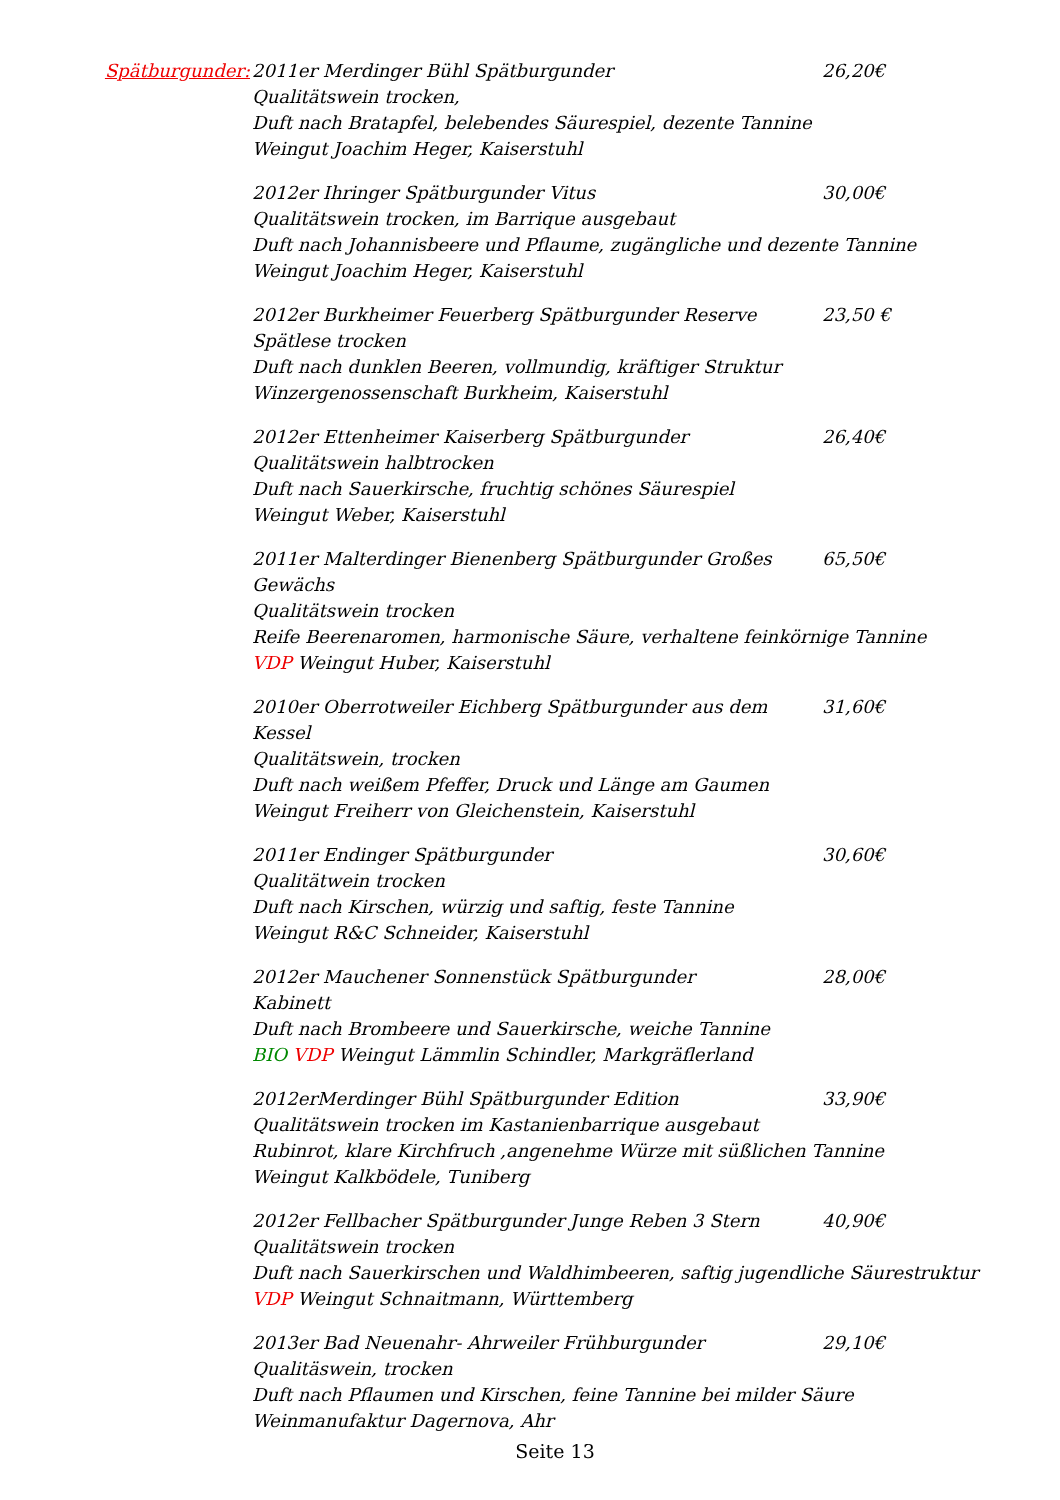Spätburgunder: 2011er Merdinger Bühl Spätburgunder 26,20€
Qualitätswein trocken,
Duft nach Bratapfel, belebendes Säurespiel, dezente Tannine
Weingut Joachim Heger, Kaiserstuhl
2012er Ihringer Spätburgunder Vitus 30,00€
Qualitätswein trocken, im Barrique ausgebaut
Duft nach Johannisbeere und Pflaume, zugängliche und dezente Tannine
Weingut Joachim Heger, Kaiserstuhl
2012er Burkheimer Feuerberg Spätburgunder Reserve 23,50 €
Spätlese trocken
Duft nach dunklen Beeren, vollmundig, kräftiger Struktur
Winzergenossenschaft Burkheim, Kaiserstuhl
2012er Ettenheimer Kaiserberg Spätburgunder 26,40€
Qualitätswein halbtrocken
Duft nach Sauerkirsche, fruchtig schönes Säurespiel
Weingut Weber, Kaiserstuhl
2011er Malterdinger Bienenberg Spätburgunder Großes Gewächs
65,50€
Qualitätswein trocken
Reife Beerenaromen, harmonische Säure, verhaltene feinkörnige Tannine
VDP Weingut Huber, Kaiserstuhl
2010er Oberrotweiler Eichberg Spätburgunder aus dem Kessel
31,60€
Qualitätswein, trocken
Duft nach weißem Pfeffer, Druck und Länge am Gaumen
Weingut Freiherr von Gleichenstein, Kaiserstuhl
2011er Endinger Spätburgunder 30,60€
Qualitätwein trocken
Duft nach Kirschen, würzig und saftig, feste Tannine
Weingut R&C Schneider, Kaiserstuhl
2012er Mauchener Sonnenstück Spätburgunder 28,00€
Kabinett
Duft nach Brombeere und Sauerkirsche, weiche Tannine
BIO VDP Weingut Lämmlin Schindler, Markgräflerland
2012erMerdinger Bühl Spätburgunder Edition 33,90€
Qualitätswein trocken im Kastanienbarrique ausgebaut
Rubinrot, klare Kirchfruch ,angenehme Würze mit süßlichen Tannine
Weingut Kalkbödele, Tuniberg
2012er Fellbacher Spätburgunder Junge Reben 3 Stern 40,90€
Qualitätswein trocken
Duft nach Sauerkirschen und Waldhimbeeren, saftig jugendliche Säurestruktur
VDP Weingut Schnaitmann, Württemberg
2013er Bad Neuenahr- Ahrweiler Frühburgunder 29,10€
Qualitäswein, trocken
Duft nach Pflaumen und Kirschen, feine Tannine bei milder Säure
Weinmanufaktur Dagernova, Ahr
Seite 13